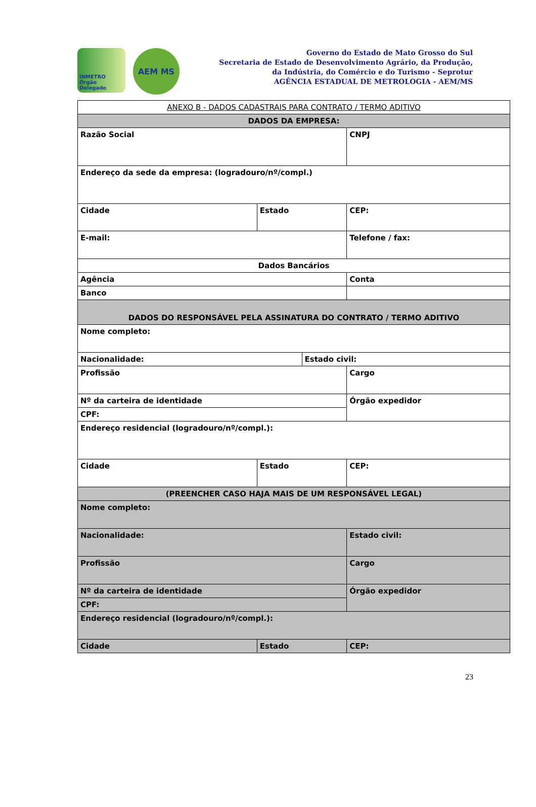INMETRO Órgão Delegado
AEM MS
Governo do Estado de Mato Grosso do Sul
Secretaria de Estado de Desenvolvimento Agrário, da Produção,
da Indústria, do Comércio e do Turismo - Seprotur
AGÊNCIA ESTADUAL DE METROLOGIA - AEM/MS
| ANEXO B - DADOS CADASTRAIS PARA CONTRATO / TERMO ADITIVO | | | |
| DADOS DA EMPRESA: | | | |
| Razão Social | | | CNPJ |
| Endereço da sede da empresa: (logradouro/nº/compl.) | | | |
| Cidade | Estado | | CEP: |
| E-mail: | | | Telefone / fax: |
| Dados Bancários | | | |
| Agência | | | Conta |
| Banco | | | |
| DADOS DO RESPONSÁVEL PELA ASSINATURA DO CONTRATO / TERMO ADITIVO | | | |
| Nome completo: | | | |
| Nacionalidade: | | Estado civil: | |
| Profissão | | | Cargo |
| Nº da carteira de identidade | | | Órgão expedidor |
| CPF: | | | |
| Endereço residencial (logradouro/nº/compl.): | | | |
| Cidade | Estado | | CEP: |
| (PREENCHER CASO HAJA MAIS DE UM RESPONSÁVEL LEGAL) | | | |
| Nome completo: | | | |
| Nacionalidade: | | | Estado civil: |
| Profissão | | | Cargo |
| Nº da carteira de identidade | | | Órgão expedidor |
| CPF: | | | |
| Endereço residencial (logradouro/nº/compl.): | | | |
| Cidade | Estado | | CEP: |
23